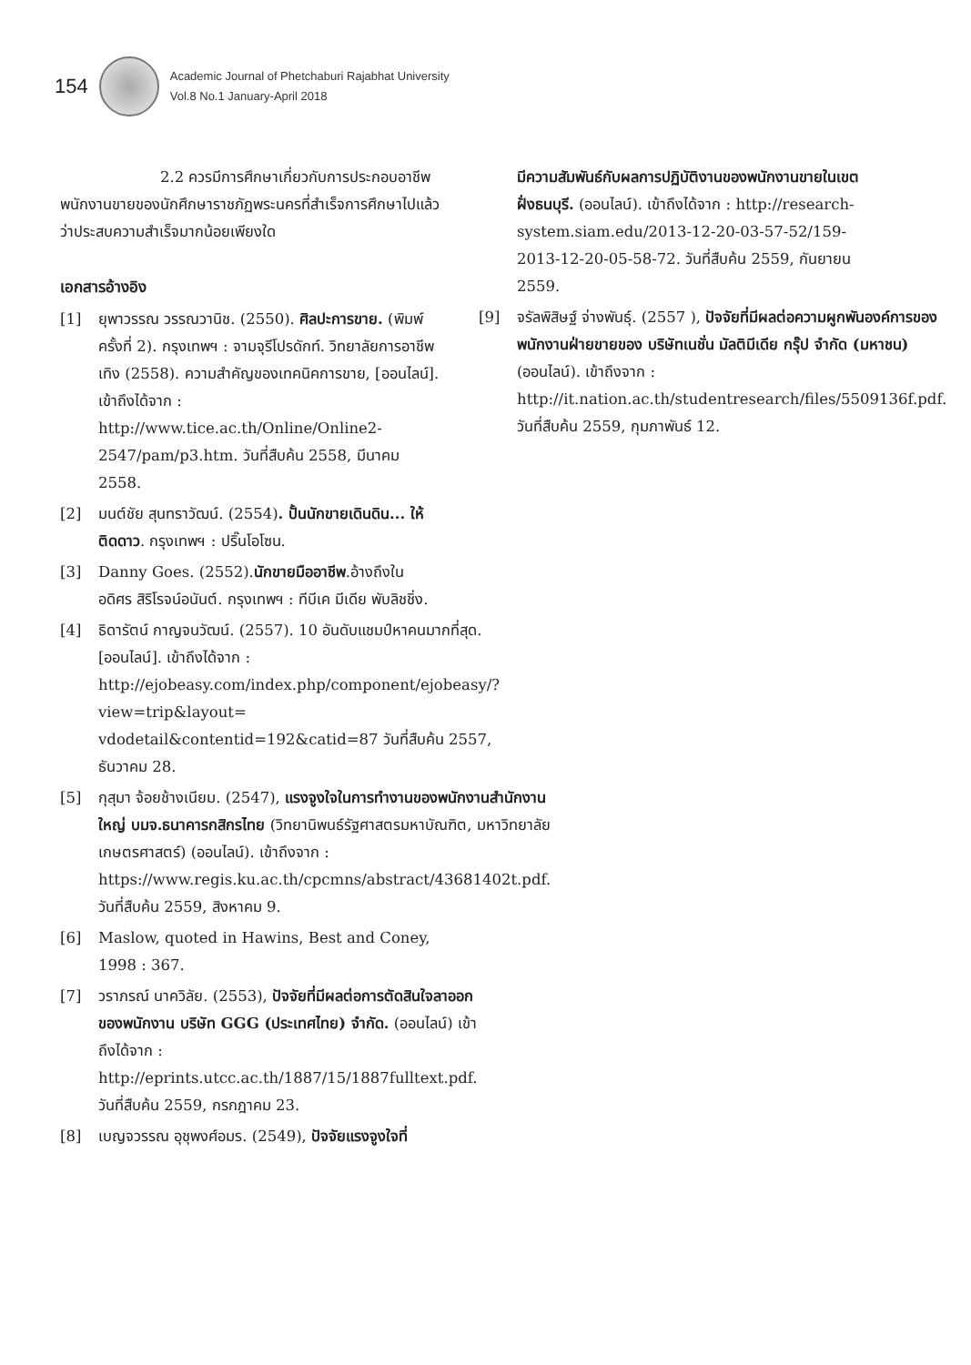154
Academic Journal of Phetchaburi Rajabhat University
Vol.8 No.1 January-April 2018
2.2 ควรมีการศึกษาเกี่ยวกับการประกอบอาชีพพนักงานขายของนักศึกษาราชภัฏพระนครที่สำเร็จการศึกษาไปแล้ว ว่าประสบความสำเร็จมากน้อยเพียงใด
เอกสารอ้างอิง
[1] ยุพาวรรณ วรรณวานิช. (2550). ศิลปะการขาย. (พิมพ์ครั้งที่ 2). กรุงเทพฯ : จามจุรีโปรดักท์. วิทยาลัยการอาชีพเทิง (2558). ความสำคัญของเทคนิคการขาย, [ออนไลน์]. เข้าถึงได้จาก : http://www.tice.ac.th/Online/Online2-2547/pam/p3.htm. วันที่สืบค้น 2558, มีนาคม 2558.
[2] มนต์ชัย สุนทราวัฒน์. (2554). ปั้นนักขายเดินดิน... ให้ติดดาว. กรุงเทพฯ : ปริ๊นโอโซน.
[3] Danny Goes. (2552).นักขายมืออาชีพ.อ้างถึงใน อดิศร สิริโรจน์อนันต์. กรุงเทพฯ : ทีบีเค มีเดีย พับลิชชิ่ง.
[4] ธิดารัตน์ กาญจนวัฒน์. (2557). 10 อันดับแชมป์หาคนมากที่สุด. [ออนไลน์]. เข้าถึงได้จาก : http://ejobeasy.com/index.php/component/ejobeasy/?view=trip&layout= vdodetail&contentid=192&catid=87 วันที่สืบค้น 2557, ธันวาคม 28.
[5] กุสุมา จ้อยช้างเนียม. (2547), แรงจูงใจในการทำงานของพนักงานสำนักงานใหญ่ บมจ.ธนาคารกสิกรไทย (วิทยานิพนธ์รัฐศาสตรมหาบัณฑิต, มหาวิทยาลัยเกษตรศาสตร์) (ออนไลน์). เข้าถึงจาก : https://www.regis.ku.ac.th/cpcmns/abstract/43681402t.pdf. วันที่สืบค้น 2559, สิงหาคม 9.
[6] Maslow, quoted in Hawins, Best and Coney, 1998 : 367.
[7] วราภรณ์ นาควิลัย. (2553), ปัจจัยที่มีผลต่อการตัดสินใจลาออกของพนักงาน บริษัท GGG (ประเทศไทย) จำกัด. (ออนไลน์) เข้าถึงได้จาก : http://eprints.utcc.ac.th/1887/15/1887fulltext.pdf. วันที่สืบค้น 2559, กรกฎาคม 23.
[8] เบญจวรรณ อุชุพงศ์อมร. (2549), ปัจจัยแรงจูงใจที่
มีความสัมพันธ์กับผลการปฏิบัติงานของพนักงานขายในเขตฝั่งธนบุรี. (ออนไลน์). เข้าถึงได้จาก : http://research-system.siam.edu/2013-12-20-03-57-52/159-2013-12-20-05-58-72. วันที่สืบค้น 2559, กันยายน 2559.
[9] จรัลพิสิษฐ์ จ่างพันธุ์. (2557 ), ปัจจัยที่มีผลต่อความผูกพันองค์การของพนักงานฝ่ายขายของ บริษัทเนชั่น มัลติมีเดีย กรุ๊ป จำกัด (มหาชน) (ออนไลน์). เข้าถึงจาก : http://it.nation.ac.th/studentresearch/files/5509136f.pdf. วันที่สืบค้น 2559, กุมภาพันธ์ 12.